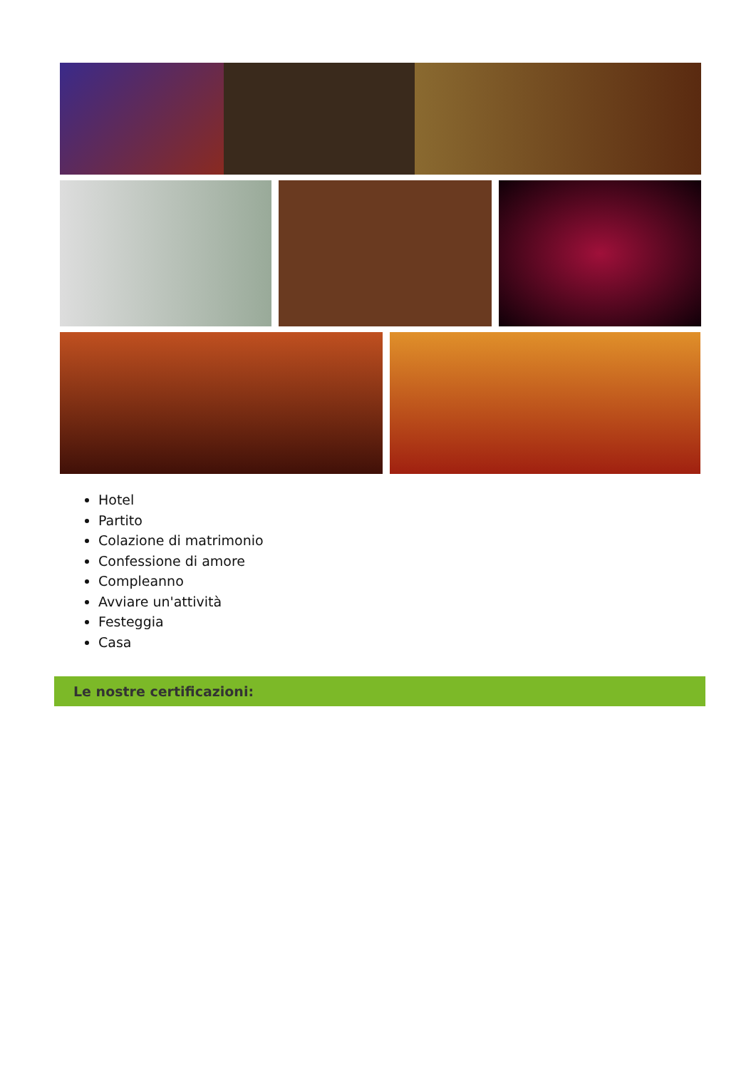Hotel
Partito
Colazione di matrimonio
Confessione di amore
Compleanno
Avviare un'attività
Festeggia
Casa
Le nostre certificazioni: